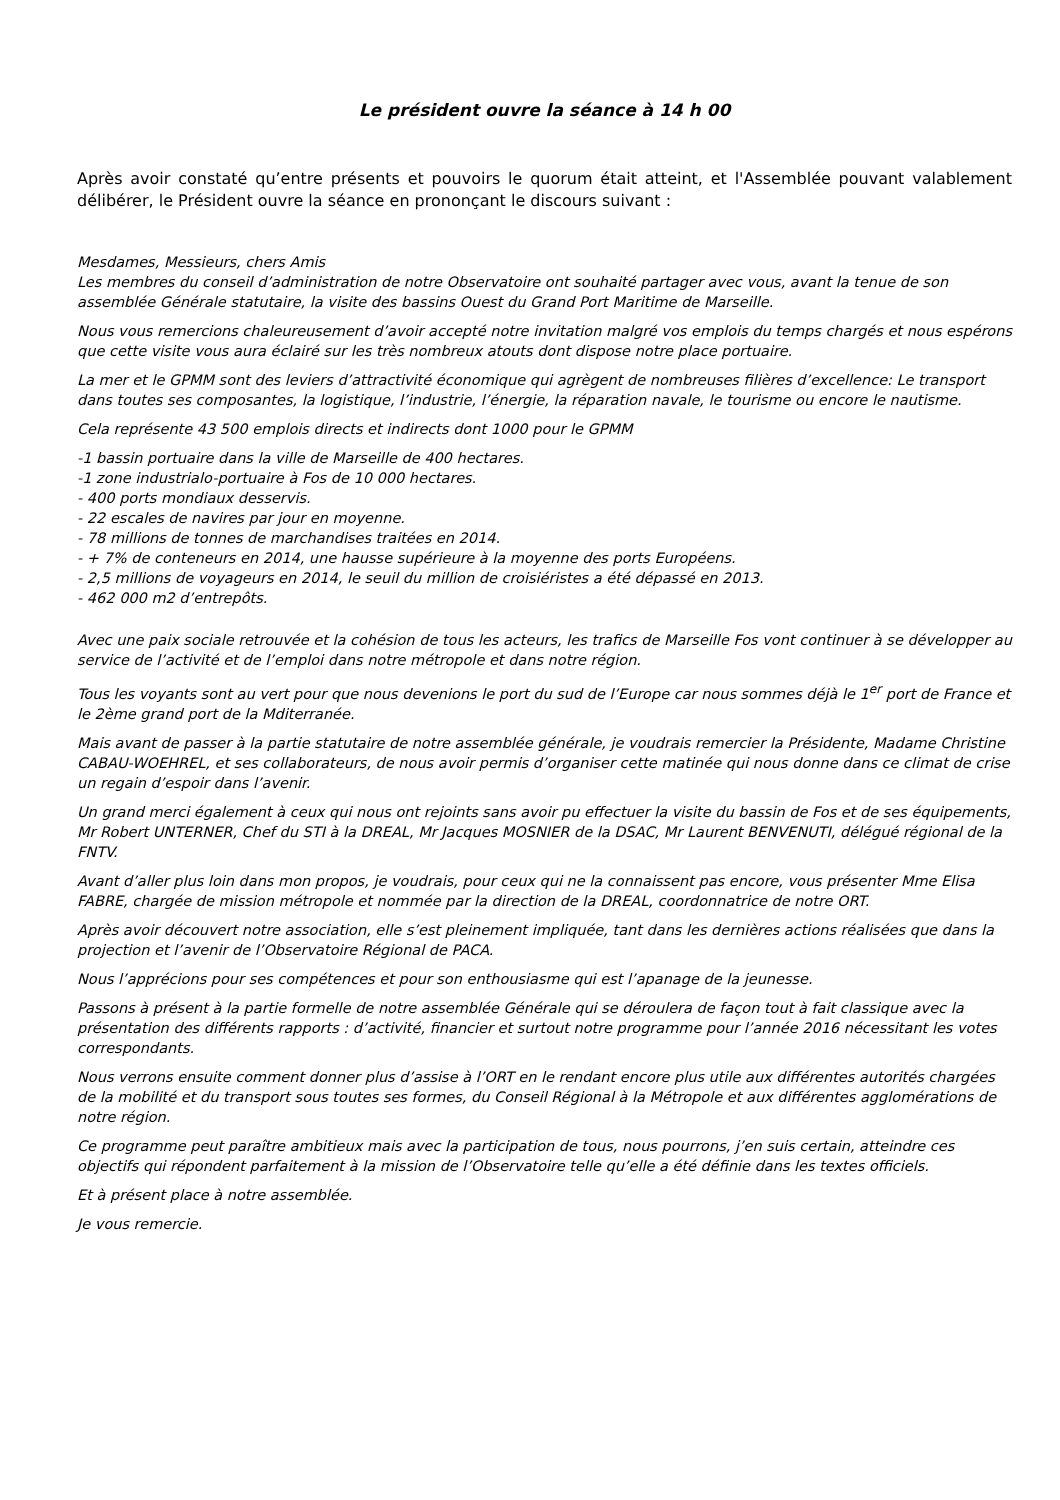Le président ouvre la séance à 14 h 00
Après avoir constaté qu’entre présents et pouvoirs le quorum était atteint, et l'Assemblée pouvant valablement délibérer, le Président ouvre la séance en prononçant le discours suivant :
Mesdames, Messieurs, chers Amis
Les membres du conseil d’administration de notre Observatoire ont souhaité partager avec vous, avant la tenue de son assemblée Générale statutaire, la visite des bassins Ouest du Grand Port Maritime de Marseille.
Nous vous remercions chaleureusement d’avoir accepté notre invitation malgré vos emplois du temps chargés et nous espérons que cette visite vous aura éclairé sur les très nombreux atouts dont dispose notre place portuaire.
La mer et le GPMM sont des leviers d’attractivité économique qui agrègent de nombreuses filières d’excellence: Le transport dans toutes ses composantes, la logistique, l’industrie, l’énergie, la réparation navale, le tourisme ou encore le nautisme.
Cela représente 43 500 emplois directs et indirects dont 1000 pour le GPMM
-1 bassin portuaire dans la ville de Marseille de 400 hectares.
-1 zone industrialo-portuaire à Fos de 10 000 hectares.
- 400 ports mondiaux desservis.
- 22 escales de navires par jour en moyenne.
- 78 millions de tonnes de marchandises traitées en 2014.
- + 7% de conteneurs en 2014, une hausse supérieure à la moyenne des ports Européens.
- 2,5 millions de voyageurs en 2014, le seuil du million de croisiéristes a été dépassé en 2013.
- 462 000 m2 d’entrepôts.
Avec une paix sociale retrouvée et la cohésion de tous les acteurs, les trafics de Marseille Fos vont continuer à se développer au service de l’activité et de l’emploi dans notre métropole et dans notre région.
Tous les voyants sont au vert pour que nous devenions le port du sud de l’Europe car nous sommes déjà le 1<sup>er</sup> port de France et le 2ème grand port de la Mditerranée.
Mais avant de passer à la partie statutaire de notre assemblée générale, je voudrais remercier la Présidente, Madame Christine CABAU-WOEHREL, et ses collaborateurs, de nous avoir permis d’organiser cette matinée qui nous donne dans ce climat de crise un regain d’espoir dans l’avenir.
Un grand merci également à ceux qui nous ont rejoints sans avoir pu effectuer la visite du bassin de Fos et de ses équipements, Mr Robert UNTERNER, Chef du STI à la DREAL, Mr Jacques MOSNIER de la DSAC, Mr Laurent BENVENUTI, délégué régional de la FNTV.
Avant d’aller plus loin dans mon propos, je voudrais, pour ceux qui ne la connaissent pas encore, vous présenter Mme Elisa FABRE, chargée de mission métropole et nommée par la direction de la DREAL, coordonnatrice de notre ORT.
Après avoir découvert notre association, elle s’est pleinement impliquée, tant dans les dernières actions réalisées que dans la projection et l’avenir de l’Observatoire Régional de PACA.
Nous l’apprécions pour ses compétences et pour son enthousiasme qui est l’apanage de la jeunesse.
Passons à présent à la partie formelle de notre assemblée Générale qui se déroulera de façon tout à fait classique avec la présentation des différents rapports : d’activité, financier et surtout notre programme pour l’année 2016 nécessitant les votes correspondants.
Nous verrons ensuite comment donner plus d’assise à l’ORT en le rendant encore plus utile aux différentes autorités chargées de la mobilité et du transport sous toutes ses formes, du Conseil Régional à la Métropole et aux différentes agglomérations de notre région.
Ce programme peut paraître ambitieux mais avec la participation de tous, nous pourrons, j’en suis certain, atteindre ces objectifs qui répondent parfaitement à la mission de l’Observatoire telle qu’elle a été définie dans les textes officiels.
Et à présent place à notre assemblée.
Je vous remercie.